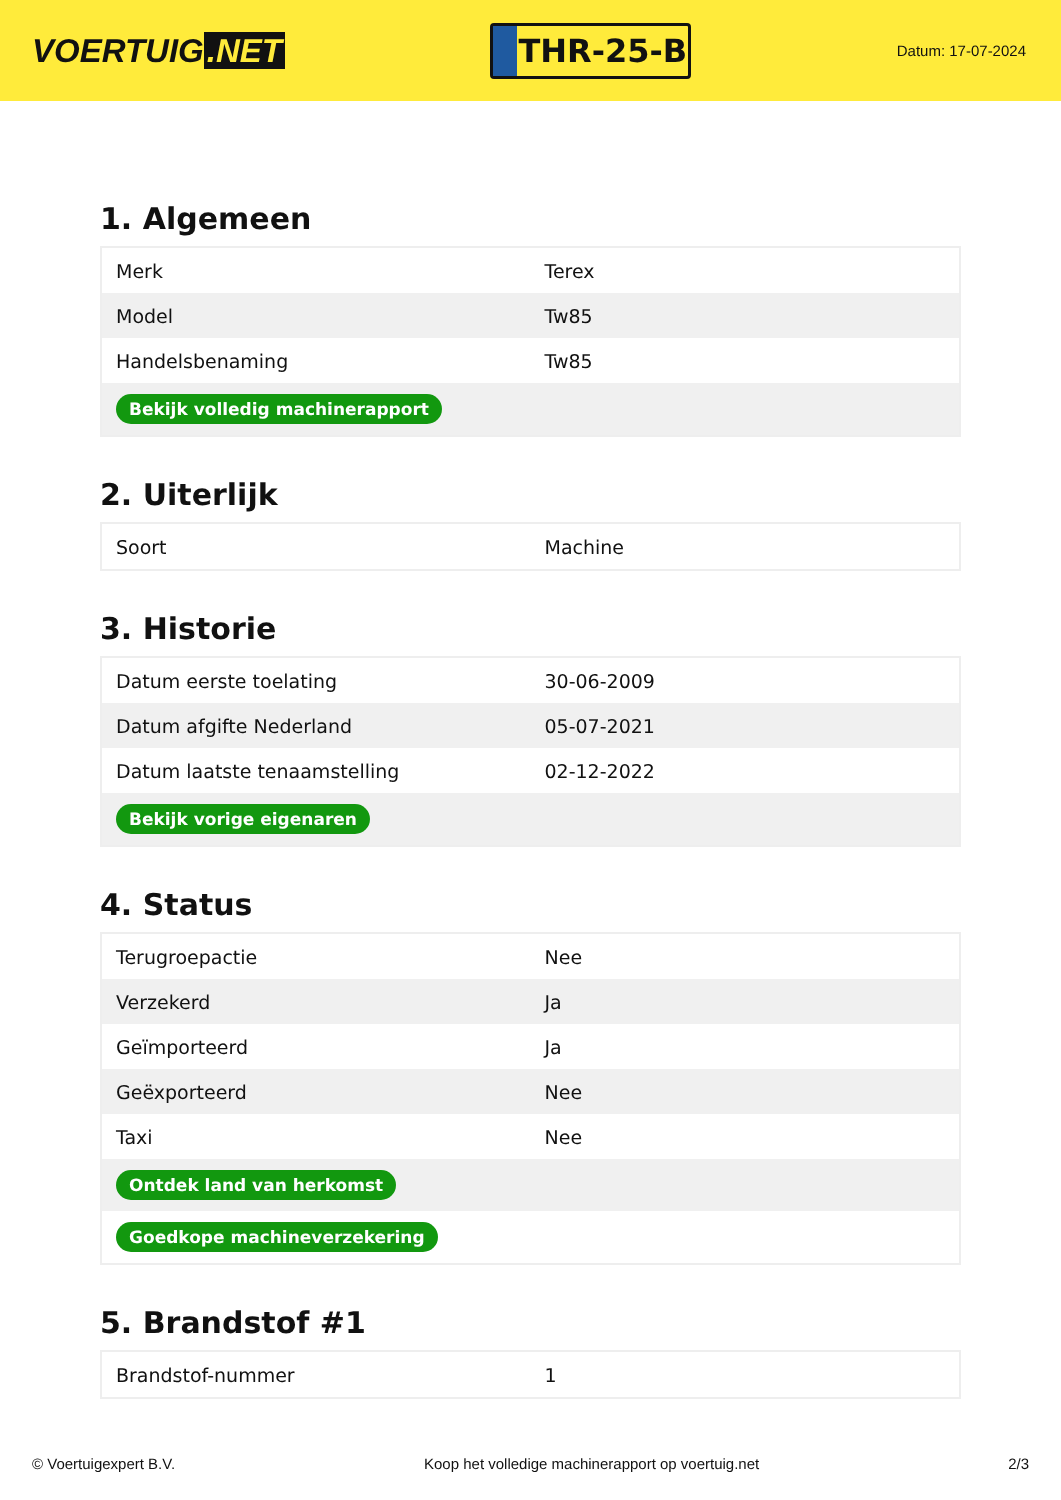VOERTUIG.NET
THR-25-B
Datum: 17-07-2024
1. Algemeen
| Merk | Terex |
| Model | Tw85 |
| Handelsbenaming | Tw85 |
| Bekijk volledig machinerapport | |
2. Uiterlijk
| Soort | Machine |
3. Historie
| Datum eerste toelating | 30-06-2009 |
| Datum afgifte Nederland | 05-07-2021 |
| Datum laatste tenaamstelling | 02-12-2022 |
| Bekijk vorige eigenaren | |
4. Status
| Terugroepactie | Nee |
| Verzekerd | Ja |
| Geïmporteerd | Ja |
| Geëxporteerd | Nee |
| Taxi | Nee |
| Ontdek land van herkomst | |
| Goedkope machineverzekering | |
5. Brandstof #1
| Brandstof-nummer | 1 |
© Voertuigexpert B.V. Koop het volledige machinerapport op voertuig.net 2/3